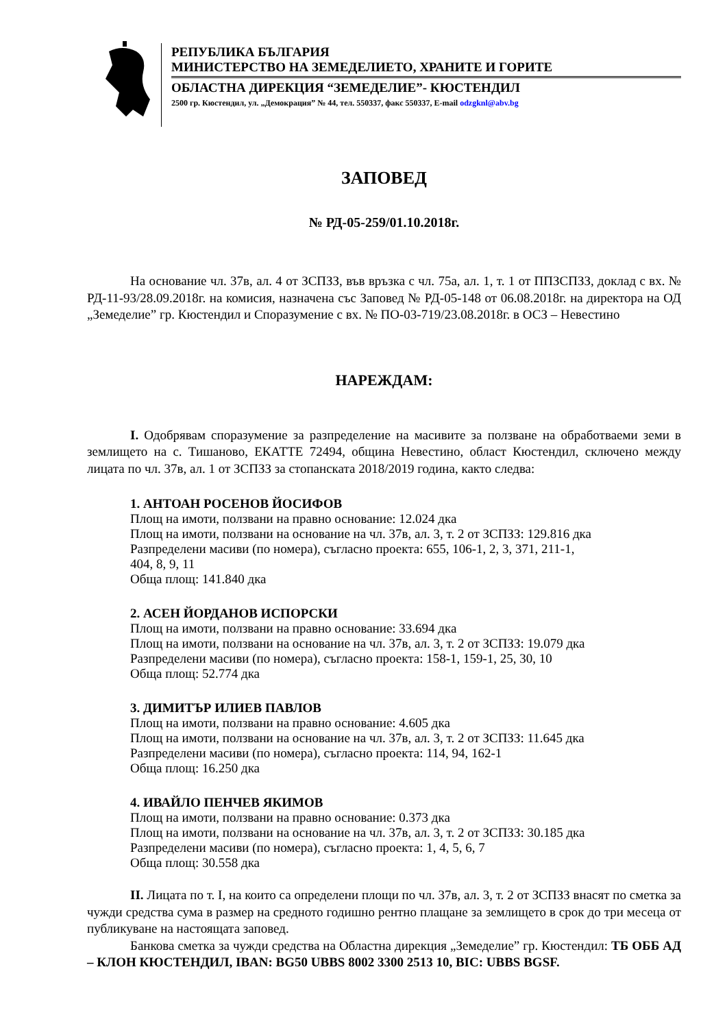РЕПУБЛИКА БЪЛГАРИЯ
МИНИСТЕРСТВО НА ЗЕМЕДЕЛИЕТО, ХРАНИТЕ И ГОРИТЕ
ОБЛАСТНА ДИРЕКЦИЯ “ЗЕМЕДЕЛИЕ”- КЮСТЕНДИЛ
2500 гр. Кюстендил, ул. „Демокрация” № 44, тел. 550337, факс 550337, E-mail odzgknl@abv.bg
ЗАПОВЕД
№ РД-05-259/01.10.2018г.
На основание чл. 37в, ал. 4 от ЗСПЗЗ, във връзка с чл. 75а, ал. 1, т. 1 от ППЗСПЗЗ, доклад с вх. № РД-11-93/28.09.2018г. на комисия, назначена със Заповед № РД-05-148 от 06.08.2018г. на директора на ОД „Земеделие” гр. Кюстендил и Споразумение с вх. № ПО-03-719/23.08.2018г. в ОСЗ – Невестино
НАРЕЖДАМ:
I. Одобрявам споразумение за разпределение на масивите за ползване на обработваеми земи в землището на с. Тишаново, ЕКАТТЕ 72494, община Невестино, област Кюстендил, сключено между лицата по чл. 37в, ал. 1 от ЗСПЗЗ за стопанската 2018/2019 година, както следва:
1. АНТОАН РОСЕНОВ ЙОСИФОВ
Площ на имоти, ползвани на правно основание: 12.024 дка
Площ на имоти, ползвани на основание на чл. 37в, ал. 3, т. 2 от ЗСПЗЗ: 129.816 дка
Разпределени масиви (по номера), съгласно проекта: 655, 106-1, 2, 3, 371, 211-1,
404, 8, 9, 11
Обща площ: 141.840 дка
2. АСЕН ЙОРДАНОВ ИСПОРСКИ
Площ на имоти, ползвани на правно основание: 33.694 дка
Площ на имоти, ползвани на основание на чл. 37в, ал. 3, т. 2 от ЗСПЗЗ: 19.079 дка
Разпределени масиви (по номера), съгласно проекта: 158-1, 159-1, 25, 30, 10
Обща площ: 52.774 дка
3. ДИМИТЪР ИЛИЕВ ПАВЛОВ
Площ на имоти, ползвани на правно основание: 4.605 дка
Площ на имоти, ползвани на основание на чл. 37в, ал. 3, т. 2 от ЗСПЗЗ: 11.645 дка
Разпределени масиви (по номера), съгласно проекта: 114, 94, 162-1
Обща площ: 16.250 дка
4. ИВАЙЛО ПЕНЧЕВ ЯКИМОВ
Площ на имоти, ползвани на правно основание: 0.373 дка
Площ на имоти, ползвани на основание на чл. 37в, ал. 3, т. 2 от ЗСПЗЗ: 30.185 дка
Разпределени масиви (по номера), съгласно проекта: 1, 4, 5, 6, 7
Обща площ: 30.558 дка
II. Лицата по т. I, на които са определени площи по чл. 37в, ал. 3, т. 2 от ЗСПЗЗ внасят по сметка за чужди средства сума в размер на средното годишно рентно плащане за землището в срок до три месеца от публикуване на настоящата заповед.
Банкова сметка за чужди средства на Областна дирекция „Земеделие” гр. Кюстендил: ТБ ОББ АД – КЛОН КЮСТЕНДИЛ, IBAN: BG50 UBBS 8002 3300 2513 10, BIC: UBBS BGSF.